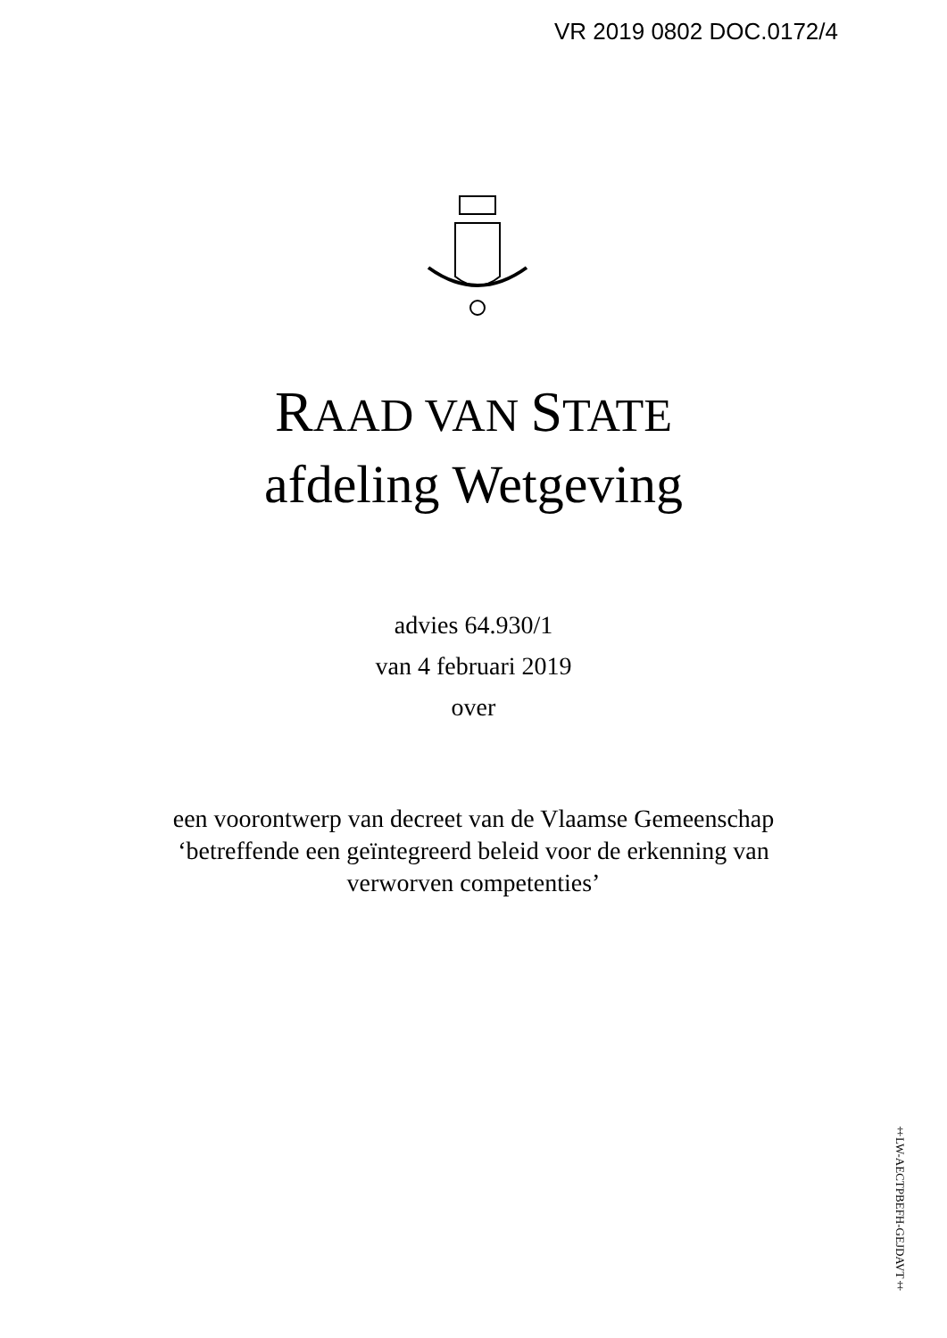VR 2019 0802 DOC.0172/4
RAAD VAN STATE
afdeling Wetgeving
advies 64.930/1
van 4 februari 2019
over
een voorontwerp van decreet van de Vlaamse Gemeenschap
‘betreffende een geïntegreerd beleid voor de erkenning van
verworven competenties’
‡LW-AECTPBEFH-GEJDAVT‡